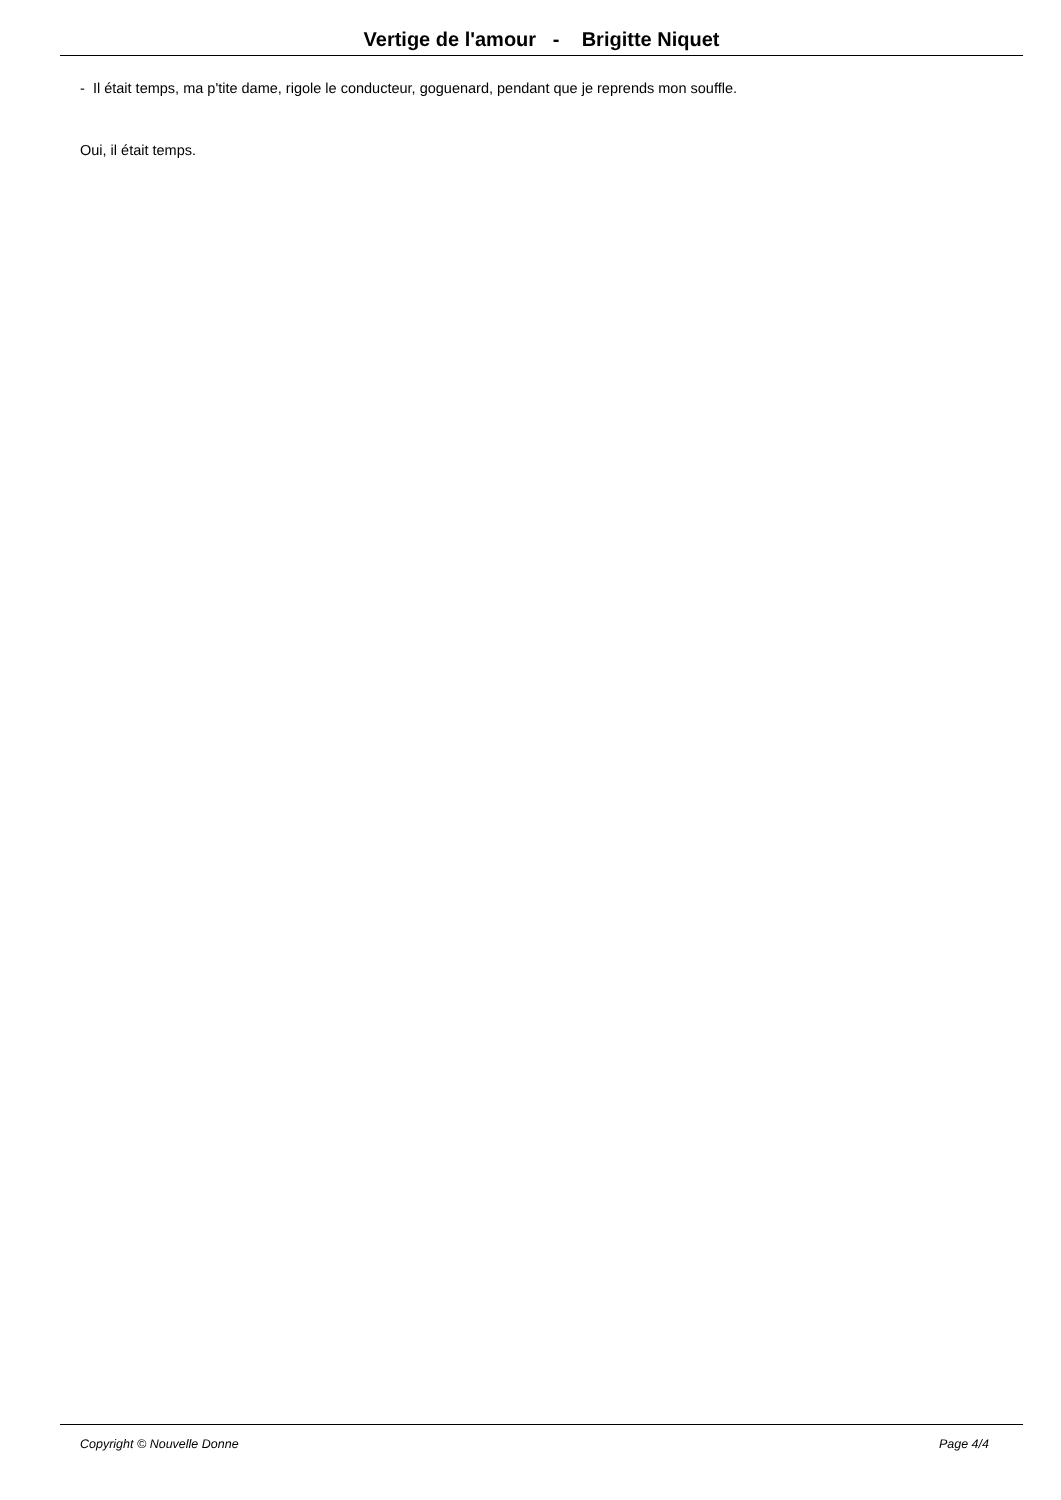Vertige de l'amour - Brigitte Niquet
- Il était temps, ma p'tite dame, rigole le conducteur, goguenard, pendant que je reprends mon souffle.
Oui, il était temps.
Copyright © Nouvelle Donne Page 4/4